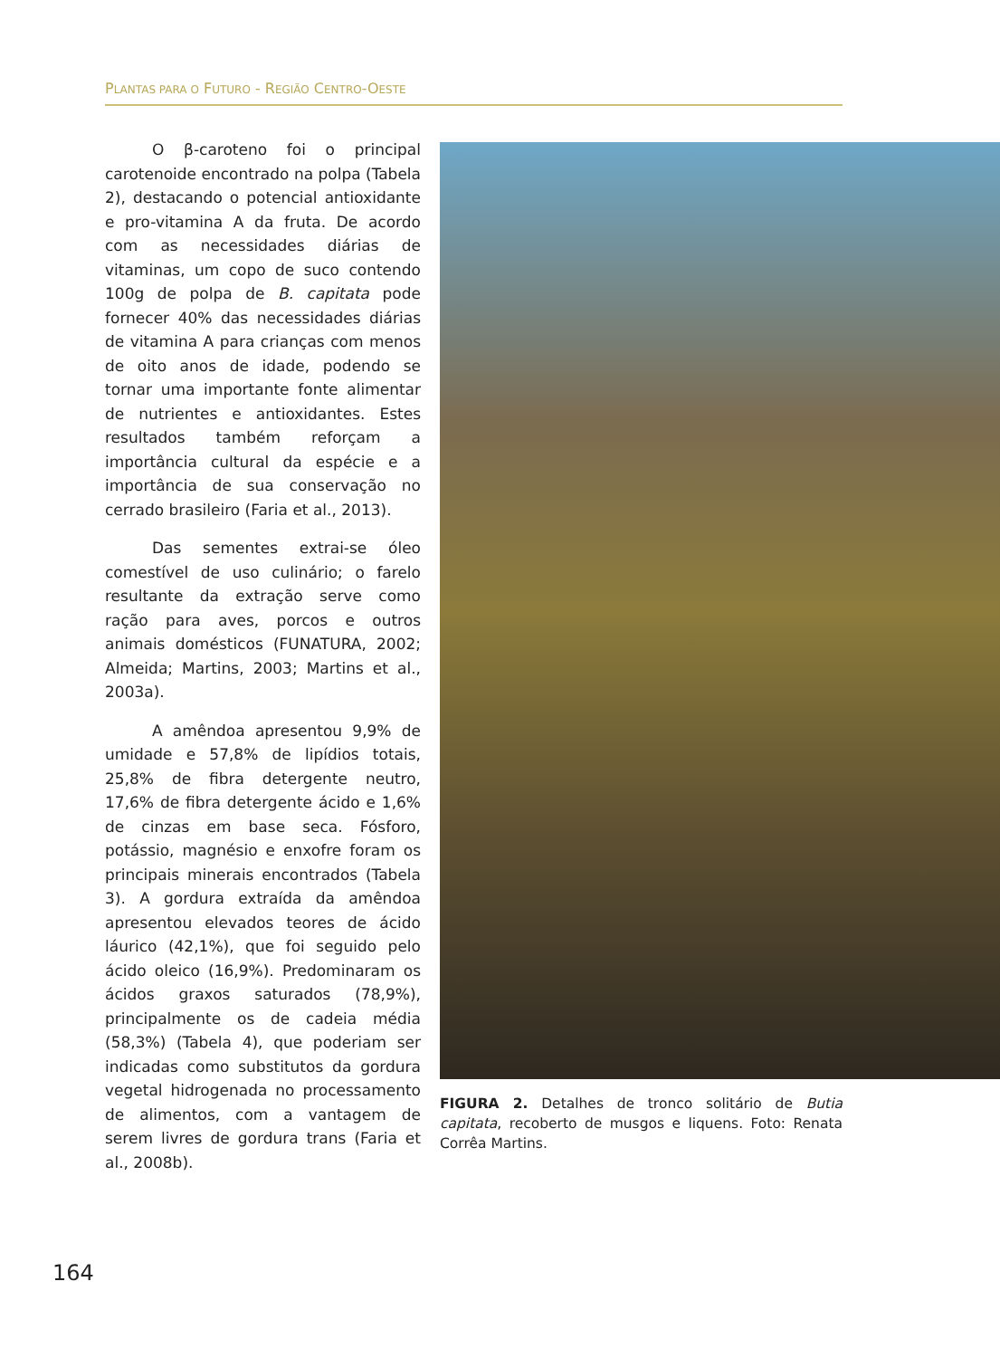PLANTAS PARA O FUTURO - REGIÃO CENTRO-OESTE
O β-caroteno foi o principal carotenoide encontrado na polpa (Tabela 2), destacando o potencial antioxidante e pro-vitamina A da fruta. De acordo com as necessidades diárias de vitaminas, um copo de suco contendo 100g de polpa de B. capitata pode fornecer 40% das necessidades diárias de vitamina A para crianças com menos de oito anos de idade, podendo se tornar uma importante fonte alimentar de nutrientes e antioxidantes. Estes resultados também reforçam a importância cultural da espécie e a importância de sua conservação no cerrado brasileiro (Faria et al., 2013).
Das sementes extrai-se óleo comestível de uso culinário; o farelo resultante da extração serve como ração para aves, porcos e outros animais domésticos (FUNATURA, 2002; Almeida; Martins, 2003; Martins et al., 2003a).
A amêndoa apresentou 9,9% de umidade e 57,8% de lipídios totais, 25,8% de fibra detergente neutro, 17,6% de fibra detergente ácido e 1,6% de cinzas em base seca. Fósforo, potássio, magnésio e enxofre foram os principais minerais encontrados (Tabela 3). A gordura extraída da amêndoa apresentou elevados teores de ácido láurico (42,1%), que foi seguido pelo ácido oleico (16,9%). Predominaram os ácidos graxos saturados (78,9%), principalmente os de cadeia média (58,3%) (Tabela 4), que poderiam ser indicadas como substitutos da gordura vegetal hidrogenada no processamento de alimentos, com a vantagem de serem livres de gordura trans (Faria et al., 2008b).
FIGURA 2. Detalhes de tronco solitário de Butia capitata, recoberto de musgos e liquens. Foto: Renata Corrêa Martins.
164